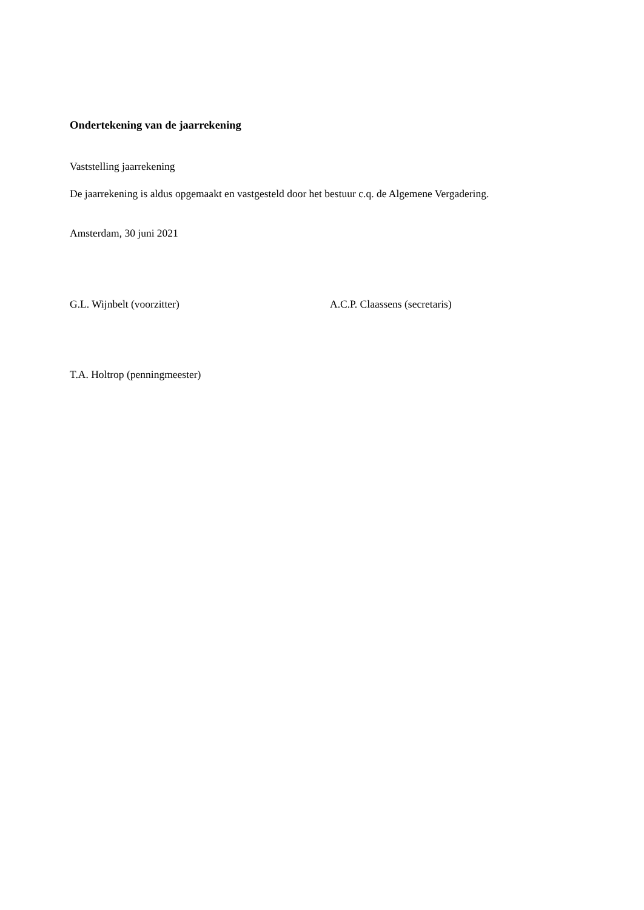Ondertekening van de jaarrekening
Vaststelling jaarrekening
De jaarrekening is aldus opgemaakt en vastgesteld door het bestuur c.q. de Algemene Vergadering.
Amsterdam, 30 juni 2021
G.L. Wijnbelt (voorzitter) A.C.P. Claassens (secretaris)
T.A. Holtrop (penningmeester)